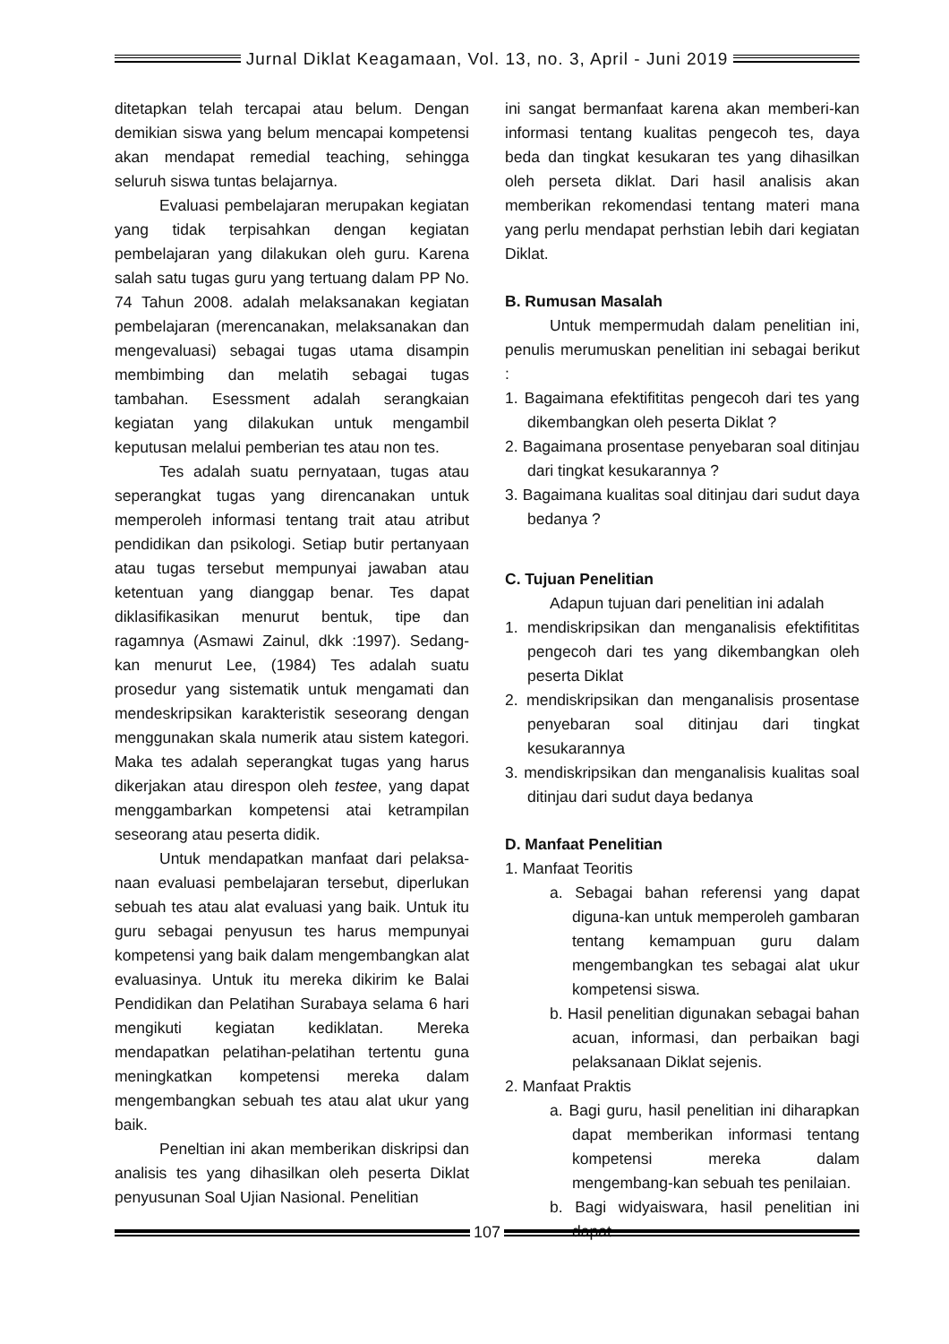Jurnal Diklat Keagamaan, Vol. 13, no. 3, April - Juni 2019
ditetapkan telah tercapai atau belum. Dengan demikian siswa yang belum mencapai kompetensi akan mendapat remedial teaching, sehingga seluruh siswa tuntas belajarnya.
Evaluasi pembelajaran merupakan kegiatan yang tidak terpisahkan dengan kegiatan pembelajaran yang dilakukan oleh guru. Karena salah satu tugas guru yang tertuang dalam PP No. 74 Tahun 2008. adalah melaksanakan kegiatan pembelajaran (merencanakan, melaksanakan dan mengevaluasi) sebagai tugas utama disampin membimbing dan melatih sebagai tugas tambahan. Esessment adalah serangkaian kegiatan yang dilakukan untuk mengambil keputusan melalui pemberian tes atau non tes.
Tes adalah suatu pernyataan, tugas atau seperangkat tugas yang direncanakan untuk memperoleh informasi tentang trait atau atribut pendidikan dan psikologi. Setiap butir pertanyaan atau tugas tersebut mempunyai jawaban atau ketentuan yang dianggap benar. Tes dapat diklasifikasikan menurut bentuk, tipe dan ragamnya (Asmawi Zainul, dkk :1997). Sedang-kan menurut Lee, (1984) Tes adalah suatu prosedur yang sistematik untuk mengamati dan mendeskripsikan karakteristik seseorang dengan menggunakan skala numerik atau sistem kategori. Maka tes adalah seperangkat tugas yang harus dikerjakan atau direspon oleh testee, yang dapat menggambarkan kompetensi atai ketrampilan seseorang atau peserta didik.
Untuk mendapatkan manfaat dari pelaksa-naan evaluasi pembelajaran tersebut, diperlukan sebuah tes atau alat evaluasi yang baik. Untuk itu guru sebagai penyusun tes harus mempunyai kompetensi yang baik dalam mengembangkan alat evaluasinya. Untuk itu mereka dikirim ke Balai Pendidikan dan Pelatihan Surabaya selama 6 hari mengikuti kegiatan kediklatan. Mereka mendapatkan pelatihan-pelatihan tertentu guna meningkatkan kompetensi mereka dalam mengembangkan sebuah tes atau alat ukur yang baik.
Peneltian ini akan memberikan diskripsi dan analisis tes yang dihasilkan oleh peserta Diklat penyusunan Soal Ujian Nasional. Penelitian
ini sangat bermanfaat karena akan memberi-kan informasi tentang kualitas pengecoh tes, daya beda dan tingkat kesukaran tes yang dihasilkan oleh perseta diklat. Dari hasil analisis akan memberikan rekomendasi tentang materi mana yang perlu mendapat perhstian lebih dari kegiatan Diklat.
B. Rumusan Masalah
Untuk mempermudah dalam penelitian ini, penulis merumuskan penelitian ini sebagai berikut :
1. Bagaimana efektifititas pengecoh dari tes yang dikembangkan oleh peserta Diklat ?
2. Bagaimana prosentase penyebaran soal ditinjau dari tingkat kesukarannya ?
3. Bagaimana kualitas soal ditinjau dari sudut daya bedanya ?
C. Tujuan Penelitian
Adapun tujuan dari penelitian ini adalah
1. mendiskripsikan dan menganalisis efektifititas pengecoh dari tes yang dikembangkan oleh peserta Diklat
2. mendiskripsikan dan menganalisis prosentase penyebaran soal ditinjau dari tingkat kesukarannya
3. mendiskripsikan dan menganalisis kualitas soal ditinjau dari sudut daya bedanya
D. Manfaat Penelitian
1. Manfaat Teoritis
a. Sebagai bahan referensi yang dapat diguna-kan untuk memperoleh gambaran tentang kemampuan guru dalam mengembangkan tes sebagai alat ukur kompetensi siswa.
b. Hasil penelitian digunakan sebagai bahan acuan, informasi, dan perbaikan bagi pelaksanaan Diklat sejenis.
2. Manfaat Praktis
a. Bagi guru, hasil penelitian ini diharapkan dapat memberikan informasi tentang kompetensi mereka dalam mengembang-kan sebuah tes penilaian.
b. Bagi widyaiswara, hasil penelitian ini dapat
107